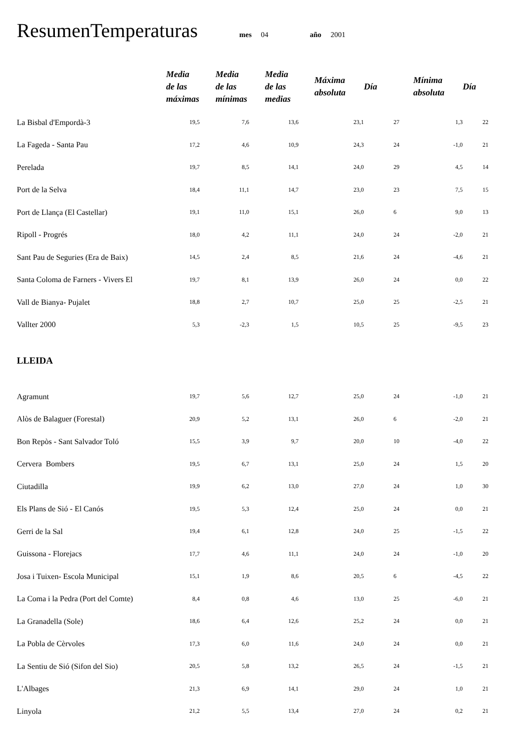ResumenTemperaturas
mes 04 año 2001
| | Media de las máximas | Media de las mínimas | Media de las medias | Máxima absoluta | Día | Mínima absoluta | Día |
| --- | --- | --- | --- | --- | --- | --- | --- |
| La Bisbal d'Empordà-3 | 19,5 | 7,6 | 13,6 | 23,1 | 27 | 1,3 | 22 |
| La Fageda - Santa Pau | 17,2 | 4,6 | 10,9 | 24,3 | 24 | -1,0 | 21 |
| Perelada | 19,7 | 8,5 | 14,1 | 24,0 | 29 | 4,5 | 14 |
| Port de la Selva | 18,4 | 11,1 | 14,7 | 23,0 | 23 | 7,5 | 15 |
| Port de Llança (El Castellar) | 19,1 | 11,0 | 15,1 | 26,0 | 6 | 9,0 | 13 |
| Ripoll - Progrés | 18,0 | 4,2 | 11,1 | 24,0 | 24 | -2,0 | 21 |
| Sant Pau de Seguries (Era de Baix) | 14,5 | 2,4 | 8,5 | 21,6 | 24 | -4,6 | 21 |
| Santa Coloma de Farners - Vivers El | 19,7 | 8,1 | 13,9 | 26,0 | 24 | 0,0 | 22 |
| Vall de Bianya- Pujalet | 18,8 | 2,7 | 10,7 | 25,0 | 25 | -2,5 | 21 |
| Vallter 2000 | 5,3 | -2,3 | 1,5 | 10,5 | 25 | -9,5 | 23 |
| LLEIDA | | | | | | | |
| Agramunt | 19,7 | 5,6 | 12,7 | 25,0 | 24 | -1,0 | 21 |
| Alòs de Balaguer (Forestal) | 20,9 | 5,2 | 13,1 | 26,0 | 6 | -2,0 | 21 |
| Bon Repòs - Sant Salvador Toló | 15,5 | 3,9 | 9,7 | 20,0 | 10 | -4,0 | 22 |
| Cervera Bombers | 19,5 | 6,7 | 13,1 | 25,0 | 24 | 1,5 | 20 |
| Ciutadilla | 19,9 | 6,2 | 13,0 | 27,0 | 24 | 1,0 | 30 |
| Els Plans de Sió - El Canós | 19,5 | 5,3 | 12,4 | 25,0 | 24 | 0,0 | 21 |
| Gerri de la Sal | 19,4 | 6,1 | 12,8 | 24,0 | 25 | -1,5 | 22 |
| Guissona - Florejacs | 17,7 | 4,6 | 11,1 | 24,0 | 24 | -1,0 | 20 |
| Josa i Tuixen- Escola Municipal | 15,1 | 1,9 | 8,6 | 20,5 | 6 | -4,5 | 22 |
| La Coma i la Pedra (Port del Comte) | 8,4 | 0,8 | 4,6 | 13,0 | 25 | -6,0 | 21 |
| La Granadella (Sole) | 18,6 | 6,4 | 12,6 | 25,2 | 24 | 0,0 | 21 |
| La Pobla de Cèrvoles | 17,3 | 6,0 | 11,6 | 24,0 | 24 | 0,0 | 21 |
| La Sentiu de Sió (Sifon del Sio) | 20,5 | 5,8 | 13,2 | 26,5 | 24 | -1,5 | 21 |
| L'Albages | 21,3 | 6,9 | 14,1 | 29,0 | 24 | 1,0 | 21 |
| Linyola | 21,2 | 5,5 | 13,4 | 27,0 | 24 | 0,2 | 21 |